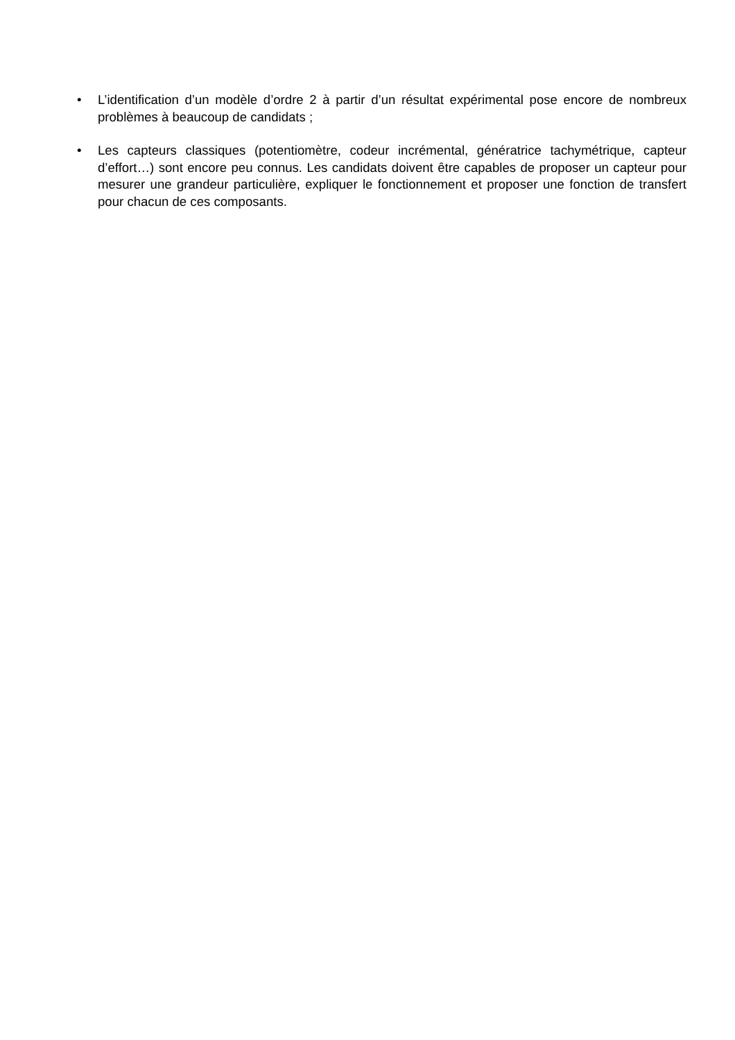• L’identification d’un modèle d’ordre 2 à partir d’un résultat expérimental pose encore de nombreux problèmes à beaucoup de candidats ;
• Les capteurs classiques (potentiomètre, codeur incrémental, génératrice tachymétrique, capteur d’effort…) sont encore peu connus. Les candidats doivent être capables de proposer un capteur pour mesurer une grandeur particulière, expliquer le fonctionnement et proposer une fonction de transfert pour chacun de ces composants.